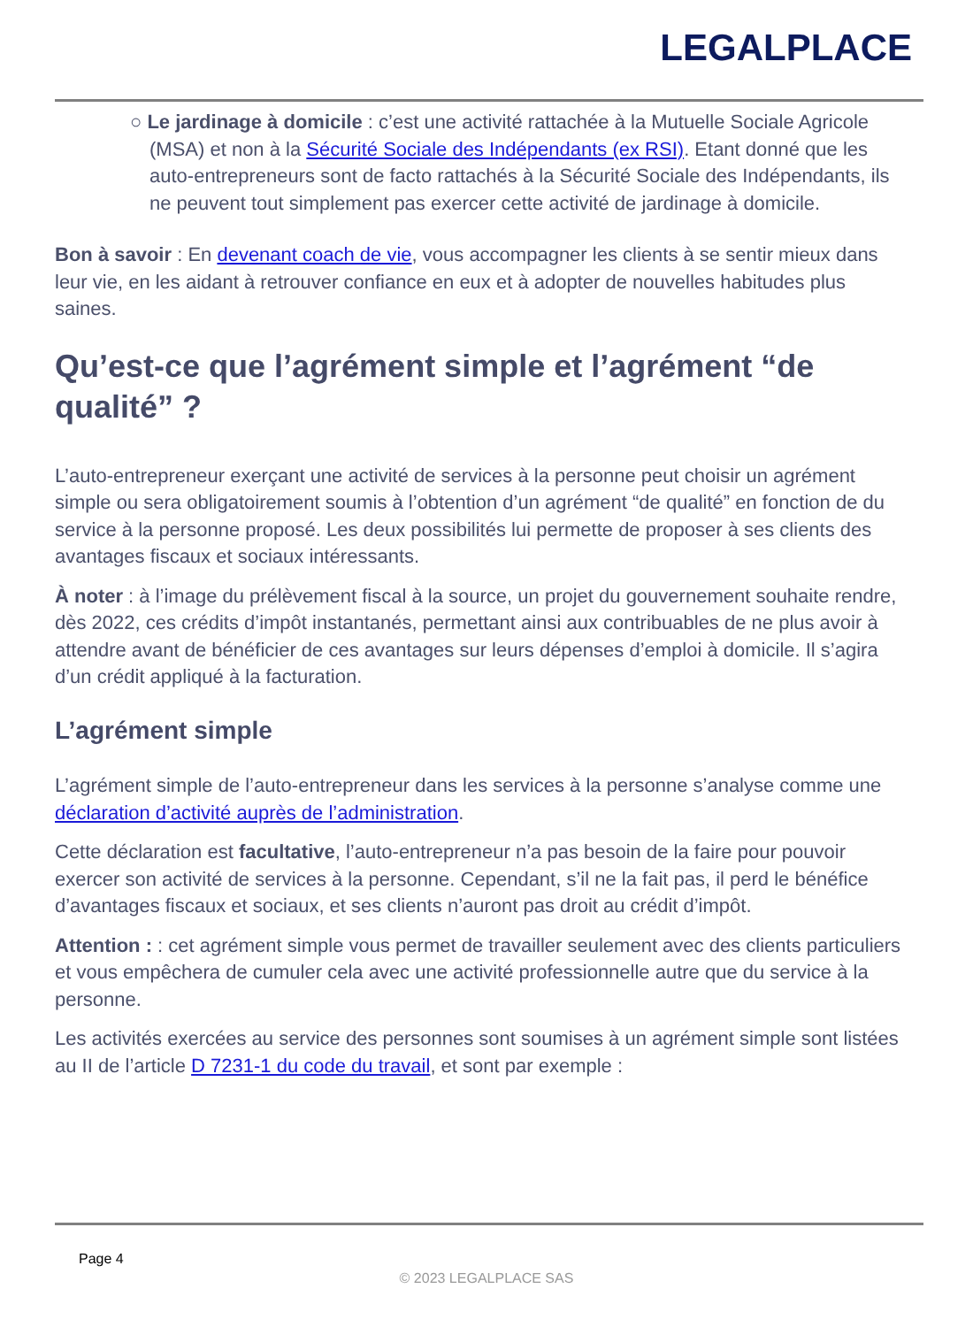LEGALPLACE
○ Le jardinage à domicile : c’est une activité rattachée à la Mutuelle Sociale Agricole (MSA) et non à la Sécurité Sociale des Indépendants (ex RSI). Etant donné que les auto-entrepreneurs sont de facto rattachés à la Sécurité Sociale des Indépendants, ils ne peuvent tout simplement pas exercer cette activité de jardinage à domicile.
Bon à savoir : En devenant coach de vie, vous accompagner les clients à se sentir mieux dans leur vie, en les aidant à retrouver confiance en eux et à adopter de nouvelles habitudes plus saines.
Qu’est-ce que l’agrément simple et l’agrément “de qualité” ?
L’auto-entrepreneur exerçant une activité de services à la personne peut choisir un agrément simple ou sera obligatoirement soumis à l’obtention d’un agrément “de qualité” en fonction de du service à la personne proposé. Les deux possibilités lui permette de proposer à ses clients des avantages fiscaux et sociaux intéressants.
À noter : à l’image du prélèvement fiscal à la source, un projet du gouvernement souhaite rendre, dès 2022, ces crédits d’impôt instantanés, permettant ainsi aux contribuables de ne plus avoir à attendre avant de bénéficier de ces avantages sur leurs dépenses d’emploi à domicile. Il s’agira d’un crédit appliqué à la facturation.
L’agrément simple
L’agrément simple de l’auto-entrepreneur dans les services à la personne s’analyse comme une déclaration d’activité auprès de l’administration.
Cette déclaration est facultative, l’auto-entrepreneur n’a pas besoin de la faire pour pouvoir exercer son activité de services à la personne. Cependant, s’il ne la fait pas, il perd le bénéfice d’avantages fiscaux et sociaux, et ses clients n’auront pas droit au crédit d’impôt.
Attention : : cet agrément simple vous permet de travailler seulement avec des clients particuliers et vous empêchera de cumuler cela avec une activité professionnelle autre que du service à la personne.
Les activités exercées au service des personnes sont soumises à un agrément simple sont listées au II de l’article D 7231-1 du code du travail, et sont par exemple :
Page 4
© 2023 LEGALPLACE SAS